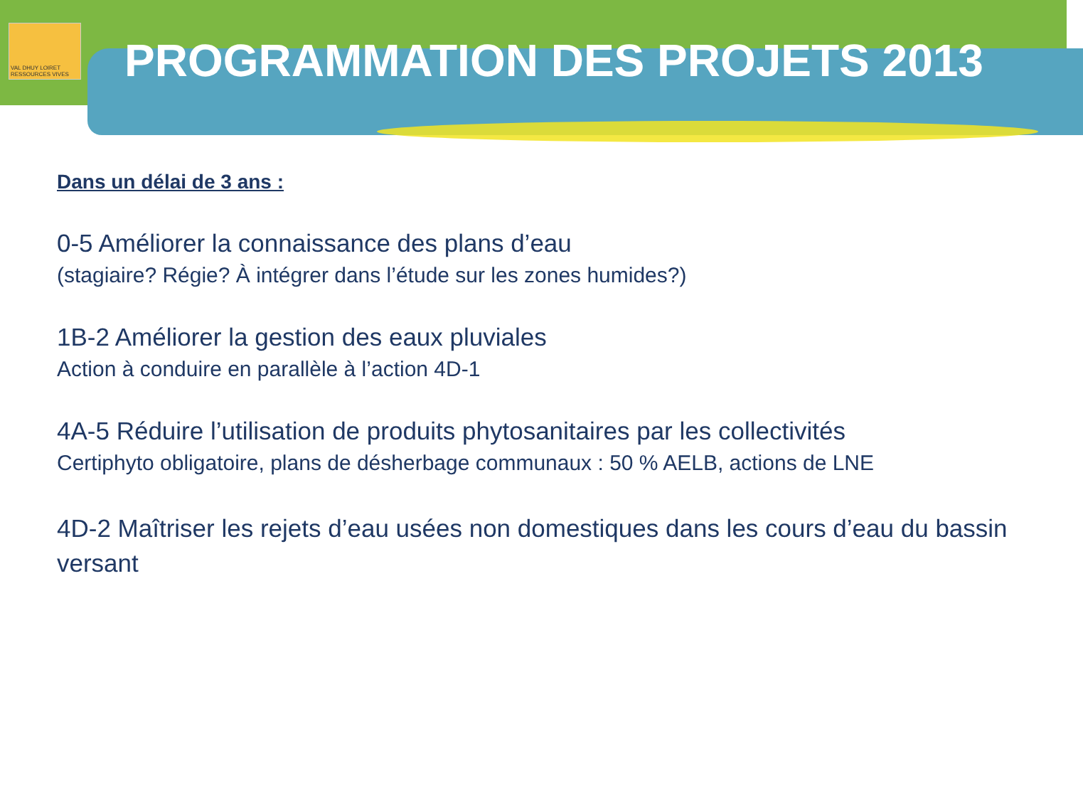VAL DHUY LOIRET
RESSOURCES VIVES
PROGRAMMATION DES PROJETS 2013
Dans un délai de 3 ans :
0-5 Améliorer la connaissance des plans d’eau
(stagiaire? Régie? À intégrer dans l’étude sur les zones humides?)
1B-2 Améliorer la gestion des eaux pluviales
Action à conduire en parallèle à l’action 4D-1
4A-5 Réduire l’utilisation de produits phytosanitaires par les collectivités
Certiphyto obligatoire, plans de désherbage communaux : 50 % AELB, actions de LNE
4D-2 Maîtriser les rejets d’eau usées non domestiques dans les cours d’eau du bassin versant